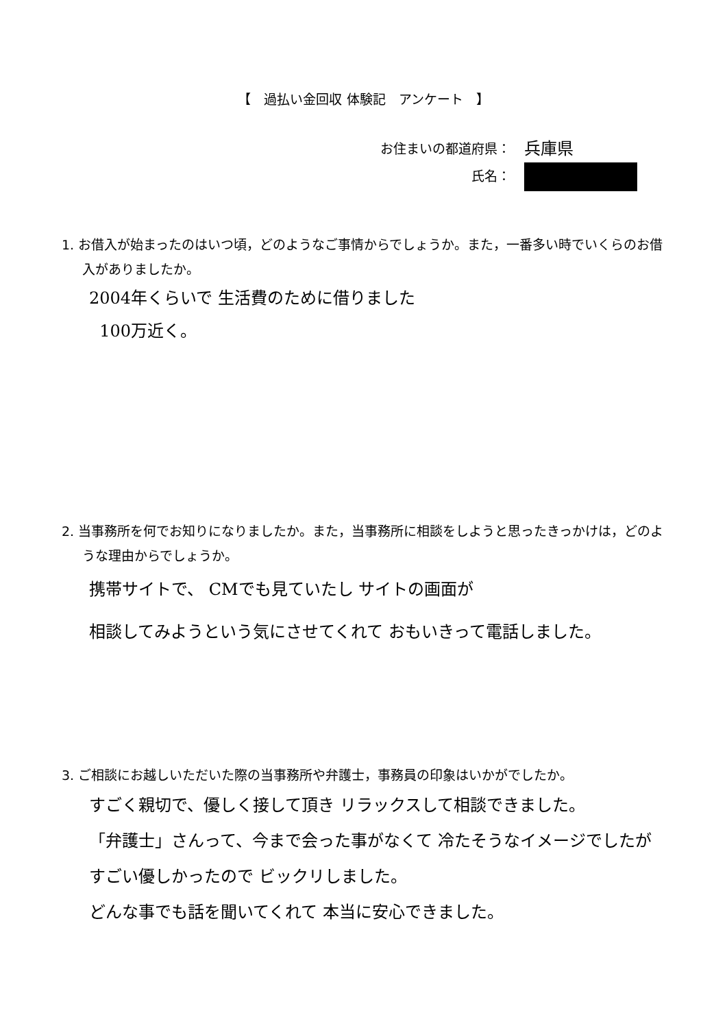【　過払い金回収 体験記　アンケート　】
お住まいの都道府県： 兵庫県
氏名：
1. お借入が始まったのはいつ頃，どのようなご事情からでしょうか。また，一番多い時でいくらのお借入がありましたか。
2004年くらいで 生活費のために借りました
100万近く。
2. 当事務所を何でお知りになりましたか。また，当事務所に相談をしようと思ったきっかけは，どのような理由からでしょうか。
携帯サイトで、 CMでも見ていたし サイトの画面が
相談してみようという気にさせてくれて おもいきって電話しました。
3. ご相談にお越しいただいた際の当事務所や弁護士，事務員の印象はいかがでしたか。
すごく親切で、優しく接して頂き リラックスして相談できました。
「弁護士」さんって、今まで会った事がなくて 冷たそうなイメージでしたが
すごい優しかったので ビックリしました。
どんな事でも話を聞いてくれて 本当に安心できました。